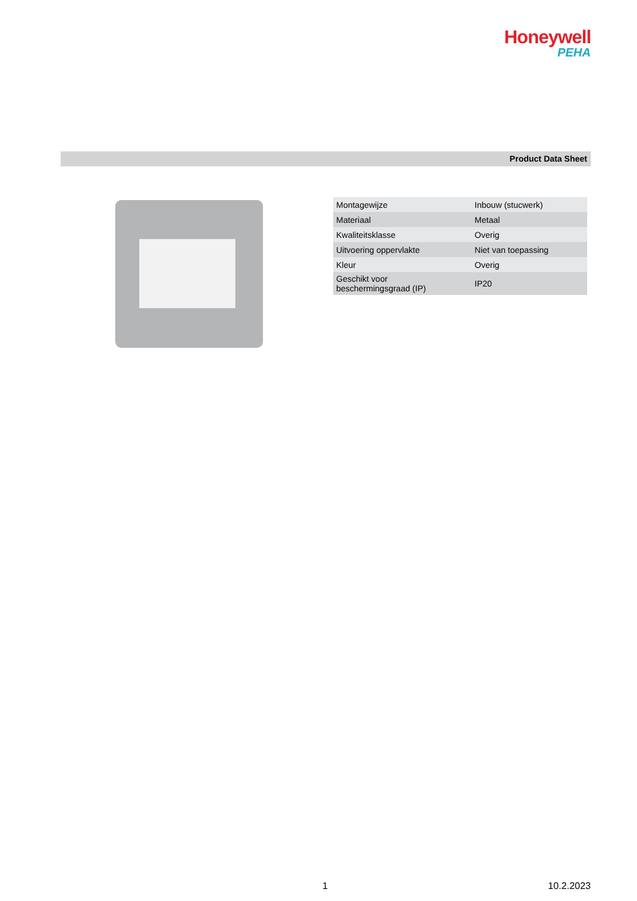Honeywell
PEHA
Product Data Sheet
| Montagewijze | Inbouw (stucwerk) |
| Materiaal | Metaal |
| Kwaliteitsklasse | Overig |
| Uitvoering oppervlakte | Niet van toepassing |
| Kleur | Overig |
| Geschikt voor beschermingsgraad (IP) | IP20 |
1 10.2.2023